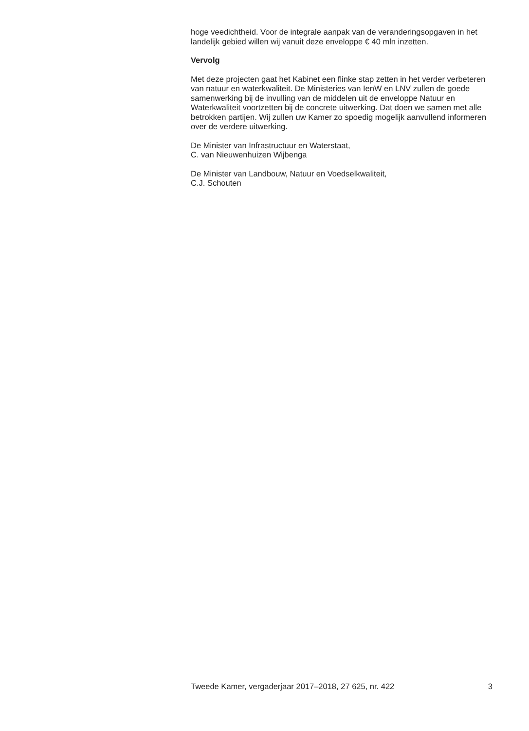hoge veedichtheid. Voor de integrale aanpak van de veranderingsopgaven in het landelijk gebied willen wij vanuit deze enveloppe € 40 mln inzetten.
Vervolg
Met deze projecten gaat het Kabinet een flinke stap zetten in het verder verbeteren van natuur en waterkwaliteit. De Ministeries van IenW en LNV zullen de goede samenwerking bij de invulling van de middelen uit de enveloppe Natuur en Waterkwaliteit voortzetten bij de concrete uitwerking. Dat doen we samen met alle betrokken partijen. Wij zullen uw Kamer zo spoedig mogelijk aanvullend informeren over de verdere uitwerking.
De Minister van Infrastructuur en Waterstaat,
C. van Nieuwenhuizen Wijbenga
De Minister van Landbouw, Natuur en Voedselkwaliteit,
C.J. Schouten
Tweede Kamer, vergaderjaar 2017–2018, 27 625, nr. 422 3